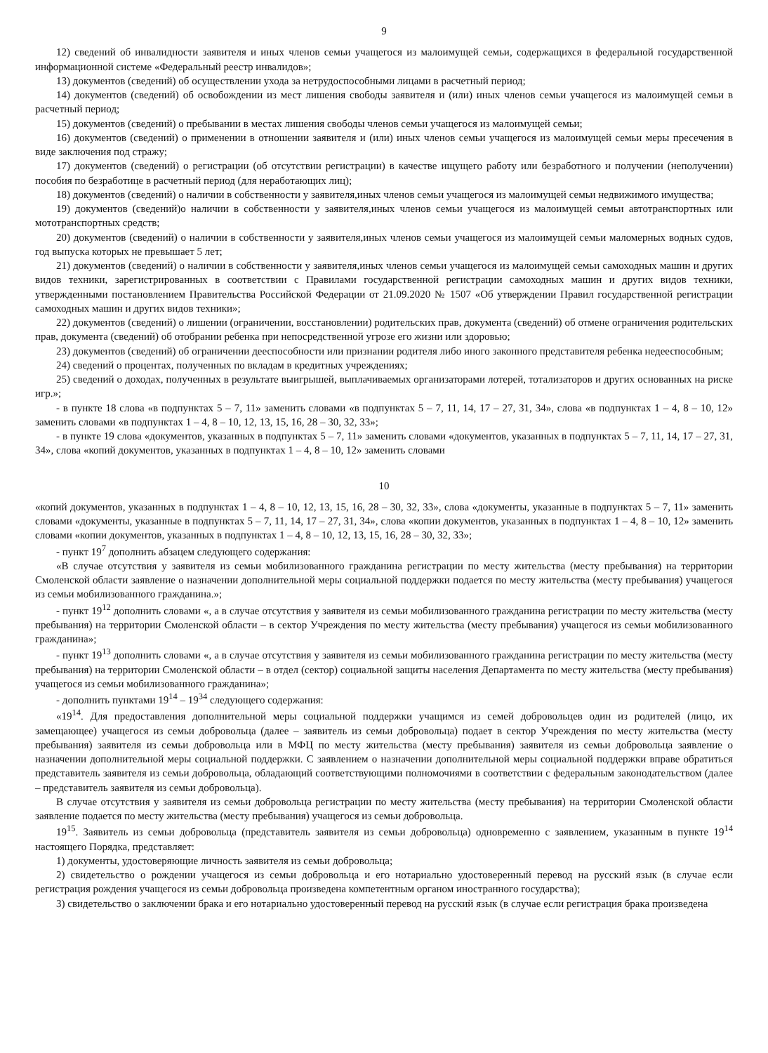9
12) сведений об инвалидности заявителя и иных членов семьи учащегося из малоимущей семьи, содержащихся в федеральной государственной информационной системе «Федеральный реестр инвалидов»;
13) документов (сведений) об осуществлении ухода за нетрудоспособными лицами в расчетный период;
14) документов (сведений) об освобождении из мест лишения свободы заявителя и (или) иных членов семьи учащегося из малоимущей семьи в расчетный период;
15) документов (сведений) о пребывании в местах лишения свободы членов семьи учащегося из малоимущей семьи;
16) документов (сведений) о применении в отношении заявителя и (или) иных членов семьи учащегося из малоимущей семьи меры пресечения в виде заключения под стражу;
17) документов (сведений) о регистрации (об отсутствии регистрации) в качестве ищущего работу или безработного и получении (неполучении) пособия по безработице в расчетный период (для неработающих лиц);
18) документов (сведений) о наличии в собственности у заявителя,иных членов семьи учащегося из малоимущей семьи недвижимого имущества;
19) документов (сведений)о наличии в собственности у заявителя,иных членов семьи учащегося из малоимущей семьи автотранспортных или мототранспортных средств;
20) документов (сведений) о наличии в собственности у заявителя,иных членов семьи учащегося из малоимущей семьи маломерных водных судов, год выпуска которых не превышает 5 лет;
21) документов (сведений) о наличии в собственности у заявителя,иных членов семьи учащегося из малоимущей семьи самоходных машин и других видов техники, зарегистрированных в соответствии с Правилами государственной регистрации самоходных машин и других видов техники, утвержденными постановлением Правительства Российской Федерации от 21.09.2020 № 1507 «Об утверждении Правил государственной регистрации самоходных машин и других видов техники»;
22) документов (сведений) о лишении (ограничении, восстановлении) родительских прав, документа (сведений) об отмене ограничения родительских прав, документа (сведений) об отобрании ребенка при непосредственной угрозе его жизни или здоровью;
23) документов (сведений) об ограничении дееспособности или признании родителя либо иного законного представителя ребенка недееспособным;
24) сведений о процентах, полученных по вкладам в кредитных учреждениях;
25) сведений о доходах, полученных в результате выигрышей, выплачиваемых организаторами лотерей, тотализаторов и других основанных на риске игр.»;
- в пункте 18 слова «в подпунктах 5 – 7, 11» заменить словами «в подпунктах 5 – 7, 11, 14, 17 – 27, 31, 34», слова «в подпунктах 1 – 4, 8 – 10, 12» заменить словами «в подпунктах 1 – 4, 8 – 10, 12, 13, 15, 16, 28 – 30, 32, 33»;
- в пункте 19 слова «документов, указанных в подпунктах 5 – 7, 11» заменить словами «документов, указанных в подпунктах 5 – 7, 11, 14, 17 – 27, 31, 34», слова «копий документов, указанных в подпунктах 1 – 4, 8 – 10, 12» заменить словами
10
«копий документов, указанных в подпунктах 1 – 4, 8 – 10, 12, 13, 15, 16, 28 – 30, 32, 33», слова «документы, указанные в подпунктах 5 – 7, 11» заменить словами «документы, указанные в подпунктах 5 – 7, 11, 14, 17 – 27, 31, 34», слова «копии документов, указанных в подпунктах 1 – 4, 8 – 10, 12» заменить словами «копии документов, указанных в подпунктах 1 – 4, 8 – 10, 12, 13, 15, 16, 28 – 30, 32, 33»;
- пункт 19<sup>7</sup> дополнить абзацем следующего содержания:
«В случае отсутствия у заявителя из семьи мобилизованного гражданина регистрации по месту жительства (месту пребывания) на территории Смоленской области заявление о назначении дополнительной меры социальной поддержки подается по месту жительства (месту пребывания) учащегося из семьи мобилизованного гражданина.»;
- пункт 19<sup>12</sup> дополнить словами «, а в случае отсутствия у заявителя из семьи мобилизованного гражданина регистрации по месту жительства (месту пребывания) на территории Смоленской области – в сектор Учреждения по месту жительства (месту пребывания) учащегося из семьи мобилизованного гражданина»;
- пункт 19<sup>13</sup> дополнить словами «, а в случае отсутствия у заявителя из семьи мобилизованного гражданина регистрации по месту жительства (месту пребывания) на территории Смоленской области – в отдел (сектор) социальной защиты населения Департамента по месту жительства (месту пребывания) учащегося из семьи мобилизованного гражданина»;
- дополнить пунктами 19<sup>14</sup> – 19<sup>34</sup> следующего содержания:
«19<sup>14</sup>. Для предоставления дополнительной меры социальной поддержки учащимся из семей добровольцев один из родителей (лицо, их замещающее) учащегося из семьи добровольца (далее – заявитель из семьи добровольца) подает в сектор Учреждения по месту жительства (месту пребывания) заявителя из семьи добровольца или в МФЦ по месту жительства (месту пребывания) заявителя из семьи добровольца заявление о назначении дополнительной меры социальной поддержки. С заявлением о назначении дополнительной меры социальной поддержки вправе обратиться представитель заявителя из семьи добровольца, обладающий соответствующими полномочиями в соответствии с федеральным законодательством (далее – представитель заявителя из семьи добровольца).
В случае отсутствия у заявителя из семьи добровольца регистрации по месту жительства (месту пребывания) на территории Смоленской области заявление подается по месту жительства (месту пребывания) учащегося из семьи добровольца.
19<sup>15</sup>. Заявитель из семьи добровольца (представитель заявителя из семьи добровольца) одновременно с заявлением, указанным в пункте 19<sup>14</sup> настоящего Порядка, представляет:
1) документы, удостоверяющие личность заявителя из семьи добровольца;
2) свидетельство о рождении учащегося из семьи добровольца и его нотариально удостоверенный перевод на русский язык (в случае если регистрация рождения учащегося из семьи добровольца произведена компетентным органом иностранного государства);
3) свидетельство о заключении брака и его нотариально удостоверенный перевод на русский язык (в случае если регистрация брака произведена